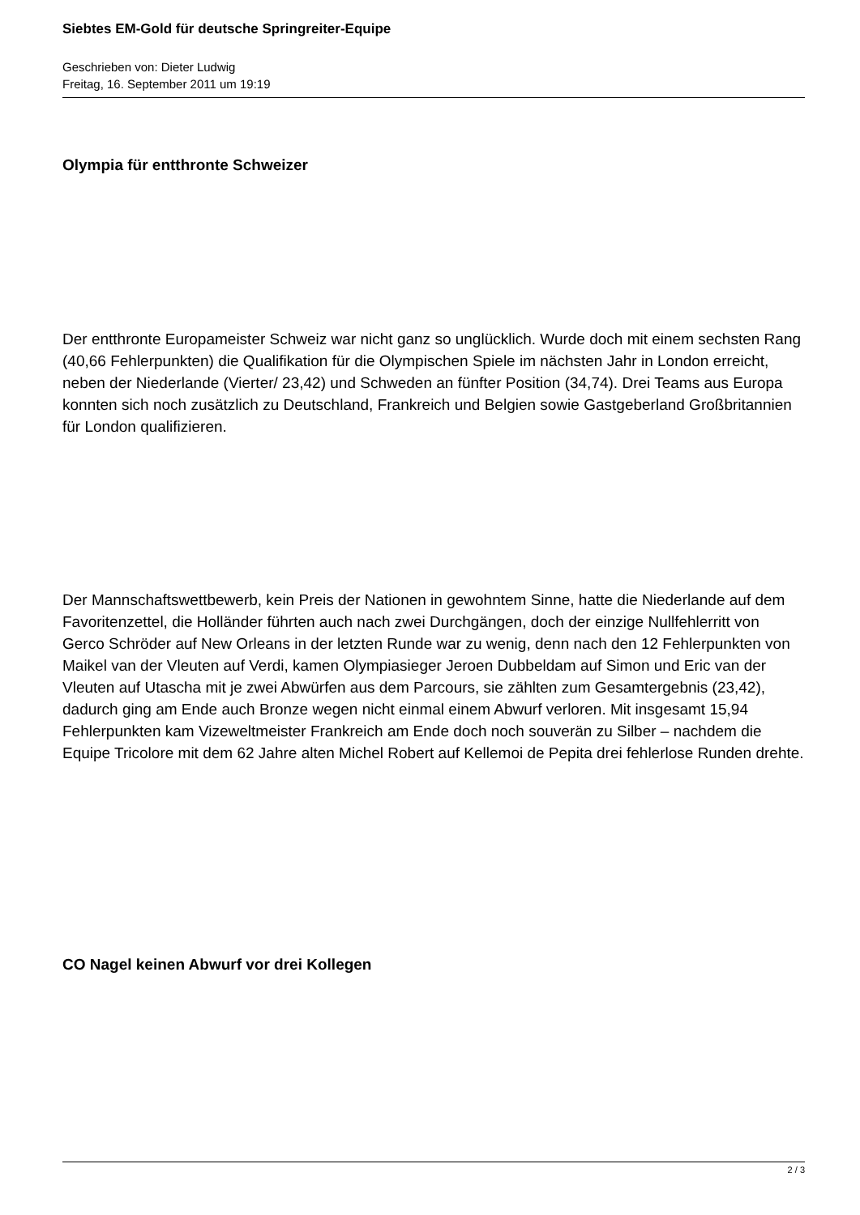Siebtes EM-Gold für deutsche Springreiter-Equipe
Geschrieben von: Dieter Ludwig
Freitag, 16. September 2011 um 19:19
Olympia für entthronte Schweizer
Der entthronte Europameister Schweiz war nicht ganz so unglücklich. Wurde doch mit einem sechsten Rang (40,66 Fehlerpunkten) die Qualifikation für die Olympischen Spiele im nächsten Jahr in London erreicht, neben der Niederlande (Vierter/ 23,42) und Schweden an fünfter Position (34,74). Drei Teams aus Europa konnten sich noch zusätzlich zu Deutschland, Frankreich und Belgien sowie Gastgeberland Großbritannien für London qualifizieren.
Der Mannschaftswettbewerb, kein Preis der Nationen in gewohntem Sinne, hatte die Niederlande auf dem Favoritenzettel, die Holländer führten auch nach zwei Durchgängen, doch der einzige Nullfehlerritt von Gerco Schröder auf New Orleans in der letzten Runde war zu wenig, denn nach den 12 Fehlerpunkten von Maikel van der Vleuten auf Verdi, kamen Olympiasieger Jeroen Dubbeldam auf Simon und Eric van der Vleuten auf Utascha mit je zwei Abwürfen aus dem Parcours, sie zählten zum Gesamtergebnis (23,42), dadurch ging am Ende auch Bronze wegen nicht einmal einem Abwurf verloren. Mit insgesamt 15,94 Fehlerpunkten kam Vizeweltmeister Frankreich am Ende doch noch souverän zu Silber – nachdem die Equipe Tricolore mit dem 62 Jahre alten Michel Robert auf Kellemoi de Pepita drei fehlerlose Runden drehte.
CO Nagel keinen Abwurf vor drei Kollegen
2 / 3